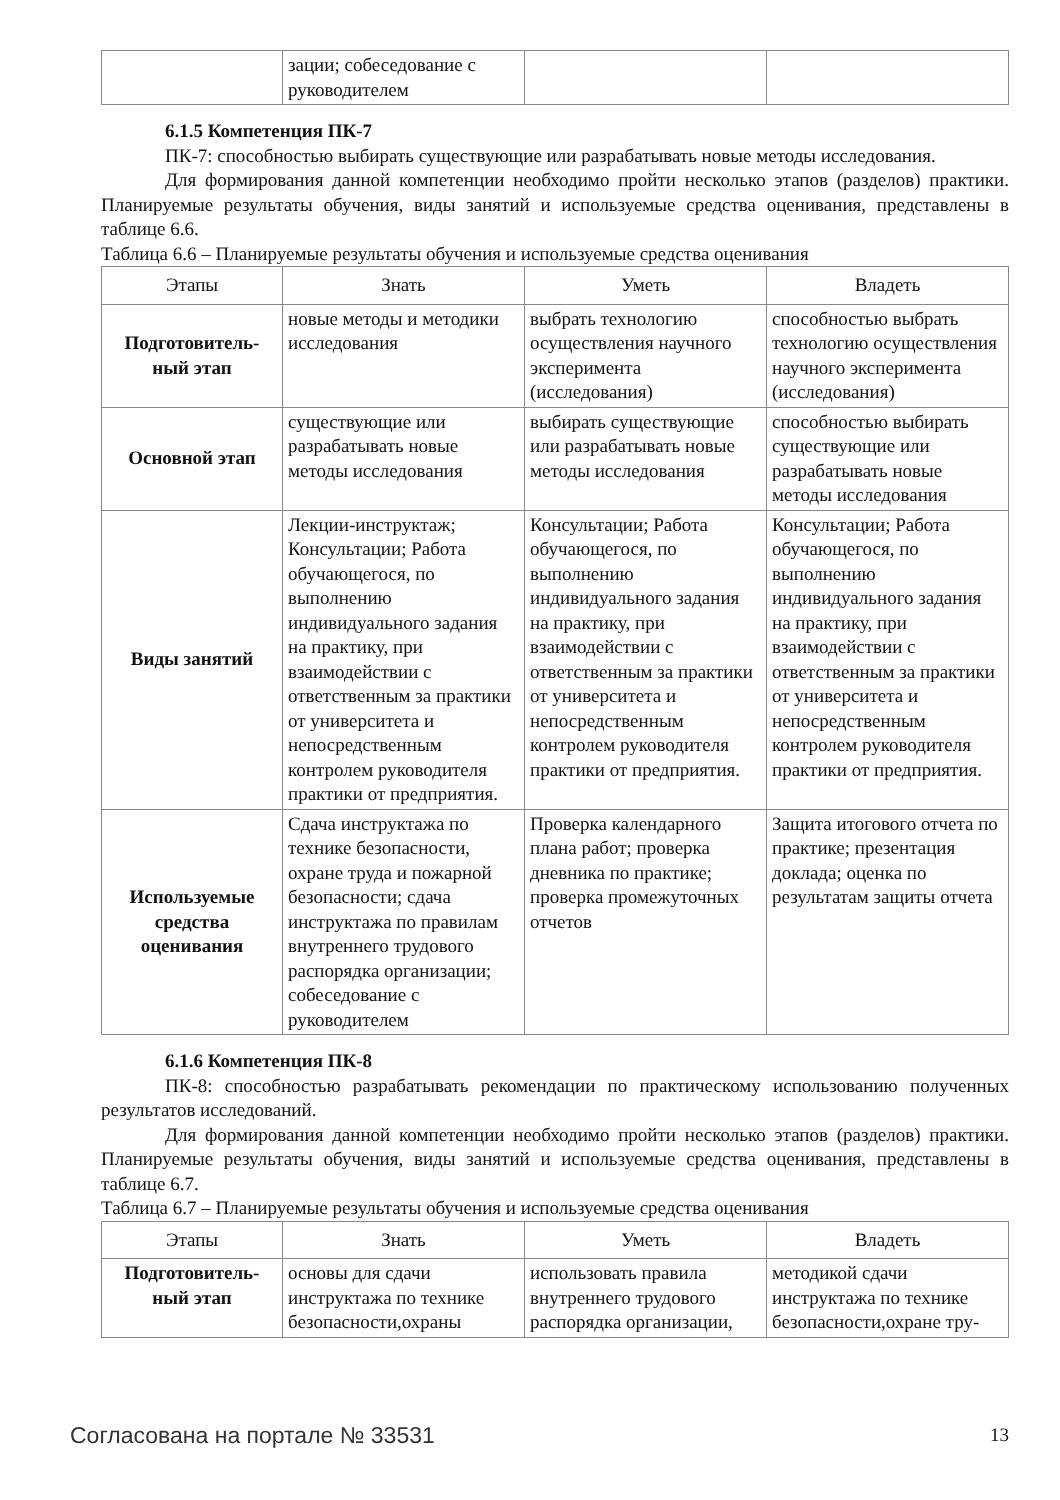| | зации; собеседование с руководителем | | |
6.1.5 Компетенция ПК-7
ПК-7: способностью выбирать существующие или разрабатывать новые методы исследования.
Для формирования данной компетенции необходимо пройти несколько этапов (разделов) практики. Планируемые результаты обучения, виды занятий и используемые средства оценивания, представлены в таблице 6.6.
Таблица 6.6 – Планируемые результаты обучения и используемые средства оценивания
| Этапы | Знать | Уметь | Владеть |
| --- | --- | --- | --- |
| Подготовитель-ный этап | новые методы и методики исследования | выбрать технологию осуществления научного эксперимента (исследования) | способностью выбрать технологию осуществления научного эксперимента (исследования) |
| Основной этап | существующие или разрабатывать новые методы исследования | выбирать существующие или разрабатывать новые методы исследования | способностью выбирать существующие или разрабатывать новые методы исследования |
| Виды занятий | Лекции-инструктаж; Консультации; Работа обучающегося, по выполнению индивидуального задания на практику, при взаимодействии с ответственным за практики от университета и непосредственным контролем руководителя практики от предприятия. | Консультации; Работа обучающегося, по выполнению индивидуального задания на практику, при взаимодействии с ответственным за практики от университета и непосредственным контролем руководителя практики от предприятия. | Консультации; Работа обучающегося, по выполнению индивидуального задания на практику, при взаимодействии с ответственным за практики от университета и непосредственным контролем руководителя практики от предприятия. |
| Используемые средства оценивания | Сдача инструктажа по технике безопасности, охране труда и пожарной безопасности; сдача инструктажа по правилам внутреннего трудового распорядка организации; собеседование с руководителем | Проверка календарного плана работ; проверка дневника по практике; проверка промежуточных отчетов | Защита итогового отчета по практике; презентация доклада; оценка по результатам защиты отчета |
6.1.6 Компетенция ПК-8
ПК-8: способностью разрабатывать рекомендации по практическому использованию полученных результатов исследований.
Для формирования данной компетенции необходимо пройти несколько этапов (разделов) практики. Планируемые результаты обучения, виды занятий и используемые средства оценивания, представлены в таблице 6.7.
Таблица 6.7 – Планируемые результаты обучения и используемые средства оценивания
| Этапы | Знать | Уметь | Владеть |
| --- | --- | --- | --- |
| Подготовитель-ный этап | основы для сдачи инструктажа по технике безопасности,охраны | использовать правила внутреннего трудового распорядка организации, | методикой сдачи инструктажа по технике безопасности,охране тру- |
Согласована на портале № 33531 13